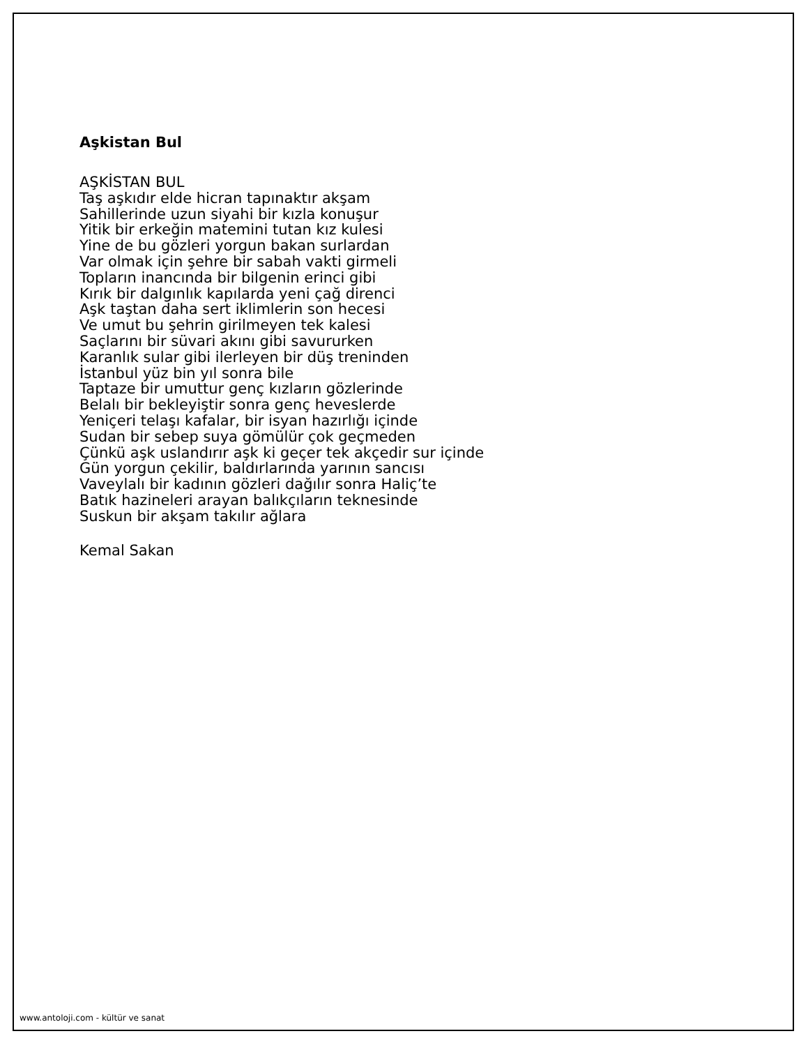Aşkistan Bul
AŞKİSTAN BUL
Taş aşkıdır elde hicran tapınaktır akşam
Sahillerinde uzun siyahi bir kızla konuşur
Yitik bir erkeğin matemini tutan kız kulesi
Yine de bu gözleri yorgun bakan surlardan
Var olmak için şehre bir sabah vakti girmeli
Topların inancında bir bilgenin erinci gibi
Kırık bir dalgınlık kapılarda yeni çağ direnci
Aşk taştan daha sert iklimlerin son hecesi
Ve umut bu şehrin girilmeyen tek kalesi
Saçlarını bir süvari akını gibi savururken
Karanlık sular gibi ilerleyen bir düş treninden
İstanbul yüz bin yıl sonra bile
Taptaze bir umuttur genç kızların gözlerinde
Belalı bir bekleyiştir sonra genç heveslerde
Yeniçeri telaşı kafalar, bir isyan hazırlığı içinde
Sudan bir sebep suya gömülür çok geçmeden
Çünkü aşk uslandırır aşk ki geçer tek akçedir sur içinde
Gün yorgun çekilir, baldırlarında yarının sancısı
Vaveylalı bir kadının gözleri dağılır sonra Haliç’te
Batık hazineleri arayan balıkçıların teknesinde
Suskun bir akşam takılır ağlara
Kemal Sakan
www.antoloji.com - kültür ve sanat